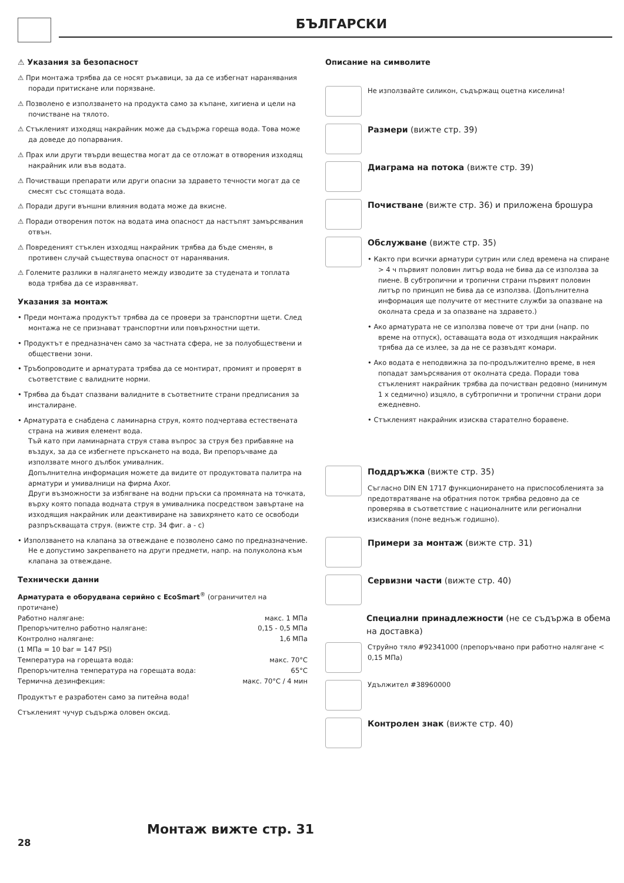БЪЛГАРСКИ
⚠ Указания за безопасност
⚠ При монтажа трябва да се носят ръкавици, за да се избегнат наранявания поради притискане или порязване.
⚠ Позволено е използването на продукта само за къпане, хигиена и цели на почистване на тялото.
⚠ Стъкленият изходящ накрайник може да съдържа гореща вода. Това може да доведе до попарвания.
⚠ Прах или други твърди вещества могат да се отложат в отворения изходящ накрайник или във водата.
⚠ Почистващи препарати или други опасни за здравето течности могат да се смесят със стоящата вода.
⚠ Поради други външни влияния водата може да вкисне.
⚠ Поради отворения поток на водата има опасност да настъпят замърсявания отвън.
⚠ Повреденият стъклен изходящ накрайник трябва да бъде сменян, в противен случай съществува опасност от наранявания.
⚠ Големите разлики в налягането между изводите за студената и топлата вода трябва да се изравняват.
Указания за монтаж
• Преди монтажа продуктът трябва да се провери за транспортни щети. След монтажа не се признават транспортни или повърхностни щети.
• Продуктът е предназначен само за частната сфера, не за полуобществени и обществени зони.
• Тръбопроводите и арматурата трябва да се монтират, промият и проверят в съответствие с валидните норми.
• Трябва да бъдат спазвани валидните в съответните страни предписания за инсталиране.
• Арматурата е снабдена с ламинарна струя, която подчертава естествената страна на живия елемент вода.
Тъй като при ламинарната струя става въпрос за струя без прибавяне на въздух, за да се избегнете пръскането на вода, Ви препоръчваме да използвате много дълбок умивалник.
Допълнителна информация можете да видите от продуктовата палитра на арматури и умивалници на фирма Axor.
Други възможности за избягване на водни пръски са промяната на точката, върху която попада водната струя в умивалника посредством завъртане на изходящия накрайник или деактивиране на завихрянето като се освободи разпръскващата струя. (вижте стр. 34 фиг. a - c)
• Използването на клапана за отвеждане е позволено само по предназначение. Не е допустимо закрепването на други предмети, напр. на полуколона към клапана за отвеждане.
Технически данни
Арматурата е оборудвана серийно с EcoSmart<sup>®</sup> (ограничител на протичане)
| Работно налягане: | макс. 1 MПa |
| Препоръчително работно налягане: | 0,15 - 0,5 MПa |
| Контролно налягане: | 1,6 MПa |
| (1 MПa = 10 bar = 147 PSI) | |
| Температура на горещата вода: | макс. 70°C |
| Препоръчителна температура на горещата вода: | 65°C |
| Термична дезинфекция: | макс. 70°C / 4 мин |
Продуктът е разработен само за питейна вода!
Стъкленият чучур съдържа оловен оксид.
Описание на символите
Не използвайте силикон, съдържащ оцетна киселина!
Размери (вижте стр. 39)
Диаграма на потока (вижте стр. 39)
Почистване (вижте стр. 36) и приложена брошура
Обслужване (вижте стр. 35)
• Както при всички арматури сутрин или след времена на спиране > 4 ч първият половин литър вода не бива да се използва за пиене. В субтропични и тропични страни първият половин литър по принцип не бива да се използва. (Допълнителна информация ще получите от местните служби за опазване на околната среда и за опазване на здравето.)
• Ако арматурата не се използва повече от три дни (напр. по време на отпуск), оставащата вода от изходящия накрайник трябва да се излее, за да не се развъдят комари.
• Ако водата е неподвижна за по-продължително време, в нея попадат замърсявания от околната среда. Поради това стъкленият накрайник трябва да почистван редовно (минимум 1 x седмично) изцяло, в субтропични и тропични страни дори ежедневно.
• Стъкленият накрайник изисква старателно боравене.
Поддръжка (вижте стр. 35)
Съгласно DIN EN 1717 функционирането на приспособленията за предотвратяване на обратния поток трябва редовно да се проверява в съответствие с националните или регионални изисквания (поне веднъж годишно).
Примери за монтаж (вижте стр. 31)
Сервизни части (вижте стр. 40)
Специални принадлежности (не се съдържа в обема на доставка)
Струйно тяло #92341000 (препоръчвано при работно налягане < 0,15 MПa)
Удължител #38960000
Контролен знак (вижте стр. 40)
Монтаж вижте стр. 31
28